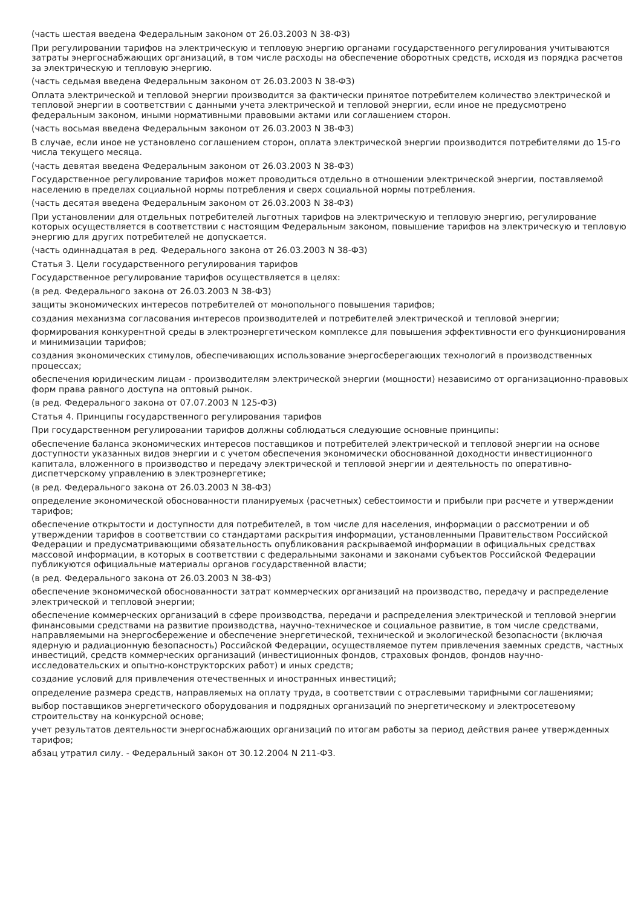(часть шестая введена Федеральным законом от 26.03.2003 N 38-ФЗ)
При регулировании тарифов на электрическую и тепловую энергию органами государственного регулирования учитываются затраты энергоснабжающих организаций, в том числе расходы на обеспечение оборотных средств, исходя из порядка расчетов за электрическую и тепловую энергию.
(часть седьмая введена Федеральным законом от 26.03.2003 N 38-ФЗ)
Оплата электрической и тепловой энергии производится за фактически принятое потребителем количество электрической и тепловой энергии в соответствии с данными учета электрической и тепловой энергии, если иное не предусмотрено федеральным законом, иными нормативными правовыми актами или соглашением сторон.
(часть восьмая введена Федеральным законом от 26.03.2003 N 38-ФЗ)
В случае, если иное не установлено соглашением сторон, оплата электрической энергии производится потребителями до 15-го числа текущего месяца.
(часть девятая введена Федеральным законом от 26.03.2003 N 38-ФЗ)
Государственное регулирование тарифов может проводиться отдельно в отношении электрической энергии, поставляемой населению в пределах социальной нормы потребления и сверх социальной нормы потребления.
(часть десятая введена Федеральным законом от 26.03.2003 N 38-ФЗ)
При установлении для отдельных потребителей льготных тарифов на электрическую и тепловую энергию, регулирование которых осуществляется в соответствии с настоящим Федеральным законом, повышение тарифов на электрическую и тепловую энергию для других потребителей не допускается.
(часть одиннадцатая в ред. Федерального закона от 26.03.2003 N 38-ФЗ)
Статья 3. Цели государственного регулирования тарифов
Государственное регулирование тарифов осуществляется в целях:
(в ред. Федерального закона от 26.03.2003 N 38-ФЗ)
защиты экономических интересов потребителей от монопольного повышения тарифов;
создания механизма согласования интересов производителей и потребителей электрической и тепловой энергии;
формирования конкурентной среды в электроэнергетическом комплексе для повышения эффективности его функционирования и минимизации тарифов;
создания экономических стимулов, обеспечивающих использование энергосберегающих технологий в производственных процессах;
обеспечения юридическим лицам - производителям электрической энергии (мощности) независимо от организационно-правовых форм права равного доступа на оптовый рынок.
(в ред. Федерального закона от 07.07.2003 N 125-ФЗ)
Статья 4. Принципы государственного регулирования тарифов
При государственном регулировании тарифов должны соблюдаться следующие основные принципы:
обеспечение баланса экономических интересов поставщиков и потребителей электрической и тепловой энергии на основе доступности указанных видов энергии и с учетом обеспечения экономически обоснованной доходности инвестиционного капитала, вложенного в производство и передачу электрической и тепловой энергии и деятельность по оперативно-диспетчерскому управлению в электроэнергетике;
(в ред. Федерального закона от 26.03.2003 N 38-ФЗ)
определение экономической обоснованности планируемых (расчетных) себестоимости и прибыли при расчете и утверждении тарифов;
обеспечение открытости и доступности для потребителей, в том числе для населения, информации о рассмотрении и об утверждении тарифов в соответствии со стандартами раскрытия информации, установленными Правительством Российской Федерации и предусматривающими обязательность опубликования раскрываемой информации в официальных средствах массовой информации, в которых в соответствии с федеральными законами и законами субъектов Российской Федерации публикуются официальные материалы органов государственной власти;
(в ред. Федерального закона от 26.03.2003 N 38-ФЗ)
обеспечение экономической обоснованности затрат коммерческих организаций на производство, передачу и распределение электрической и тепловой энергии;
обеспечение коммерческих организаций в сфере производства, передачи и распределения электрической и тепловой энергии финансовыми средствами на развитие производства, научно-техническое и социальное развитие, в том числе средствами, направляемыми на энергосбережение и обеспечение энергетической, технической и экологической безопасности (включая ядерную и радиационную безопасность) Российской Федерации, осуществляемое путем привлечения заемных средств, частных инвестиций, средств коммерческих организаций (инвестиционных фондов, страховых фондов, фондов научно-исследовательских и опытно-конструкторских работ) и иных средств;
создание условий для привлечения отечественных и иностранных инвестиций;
определение размера средств, направляемых на оплату труда, в соответствии с отраслевыми тарифными соглашениями;
выбор поставщиков энергетического оборудования и подрядных организаций по энергетическому и электросетевому строительству на конкурсной основе;
учет результатов деятельности энергоснабжающих организаций по итогам работы за период действия ранее утвержденных тарифов;
абзац утратил силу. - Федеральный закон от 30.12.2004 N 211-ФЗ.